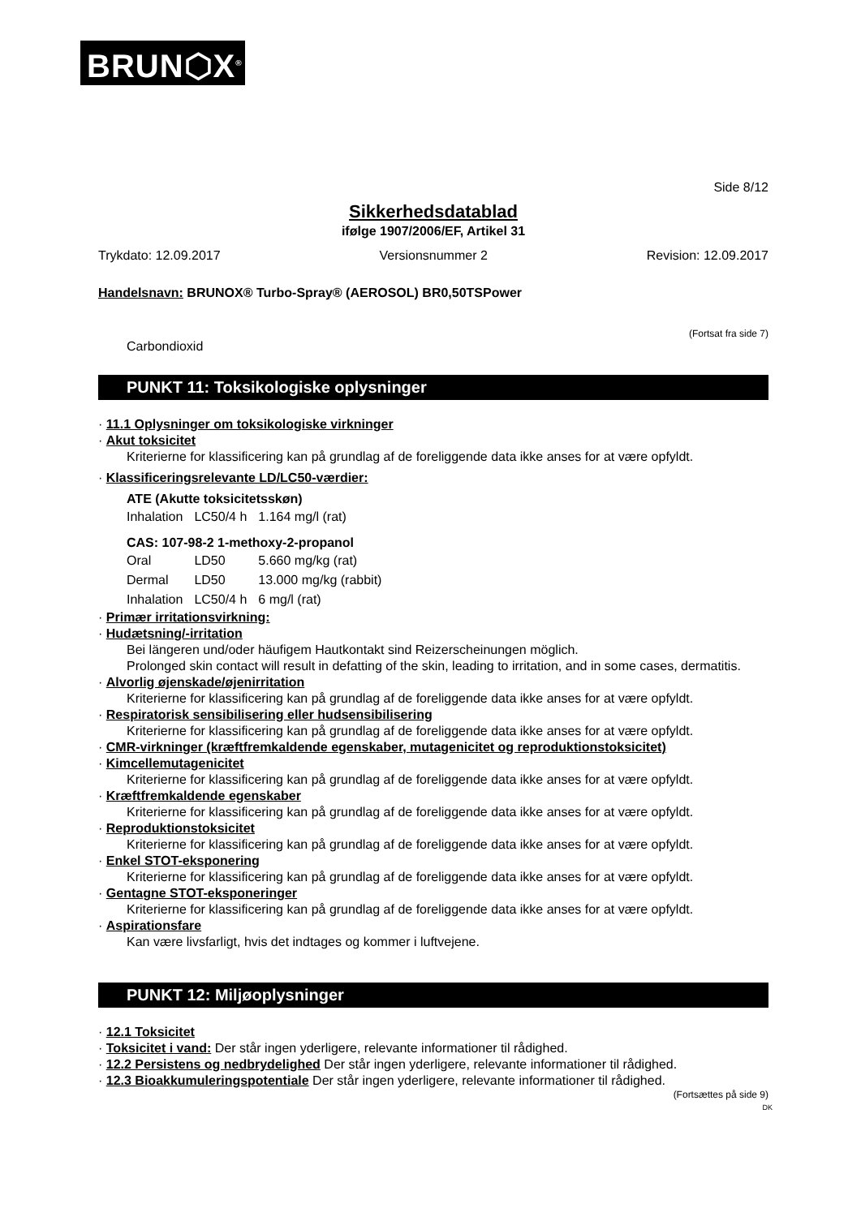BRUN⬡X<sup>®</sup>
Side 8/12
Sikkerhedsdatablad
ifølge 1907/2006/EF, Artikel 31
Trykdato: 12.09.2017 Versionsnummer 2 Revision: 12.09.2017
Handelsnavn: BRUNOX® Turbo-Spray® (AEROSOL) BR0,50TSPower
(Fortsat fra side 7)
Carbondioxid
PUNKT 11: Toksikologiske oplysninger
· 11.1 Oplysninger om toksikologiske virkninger
· Akut toksicitet
Kriterierne for klassificering kan på grundlag af de foreliggende data ikke anses for at være opfyldt.
· Klassificeringsrelevante LD/LC50-værdier:
ATE (Akutte toksicitetsskøn)
| Inhalation | LC50/4 h | 1.164 mg/l (rat) |
CAS: 107-98-2 1-methoxy-2-propanol
| Oral | LD50 | 5.660 mg/kg (rat) |
| Dermal | LD50 | 13.000 mg/kg (rabbit) |
| Inhalation | LC50/4 h | 6 mg/l (rat) |
· Primær irritationsvirkning:
· Hudætsning/-irritation
Bei längeren und/oder häufigem Hautkontakt sind Reizerscheinungen möglich.
Prolonged skin contact will result in defatting of the skin, leading to irritation, and in some cases, dermatitis.
· Alvorlig øjenskade/øjenirritation
Kriterierne for klassificering kan på grundlag af de foreliggende data ikke anses for at være opfyldt.
· Respiratorisk sensibilisering eller hudsensibilisering
Kriterierne for klassificering kan på grundlag af de foreliggende data ikke anses for at være opfyldt.
· CMR-virkninger (kræftfremkaldende egenskaber, mutagenicitet og reproduktionstoksicitet)
· Kimcellemutagenicitet
Kriterierne for klassificering kan på grundlag af de foreliggende data ikke anses for at være opfyldt.
· Kræftfremkaldende egenskaber
Kriterierne for klassificering kan på grundlag af de foreliggende data ikke anses for at være opfyldt.
· Reproduktionstoksicitet
Kriterierne for klassificering kan på grundlag af de foreliggende data ikke anses for at være opfyldt.
· Enkel STOT-eksponering
Kriterierne for klassificering kan på grundlag af de foreliggende data ikke anses for at være opfyldt.
· Gentagne STOT-eksponeringer
Kriterierne for klassificering kan på grundlag af de foreliggende data ikke anses for at være opfyldt.
· Aspirationsfare
Kan være livsfarligt, hvis det indtages og kommer i luftvejene.
PUNKT 12: Miljøoplysninger
· 12.1 Toksicitet
· Toksicitet i vand: Der står ingen yderligere, relevante informationer til rådighed.
· 12.2 Persistens og nedbrydelighed Der står ingen yderligere, relevante informationer til rådighed.
· 12.3 Bioakkumuleringspotentiale Der står ingen yderligere, relevante informationer til rådighed.
(Fortsættes på side 9)
DK